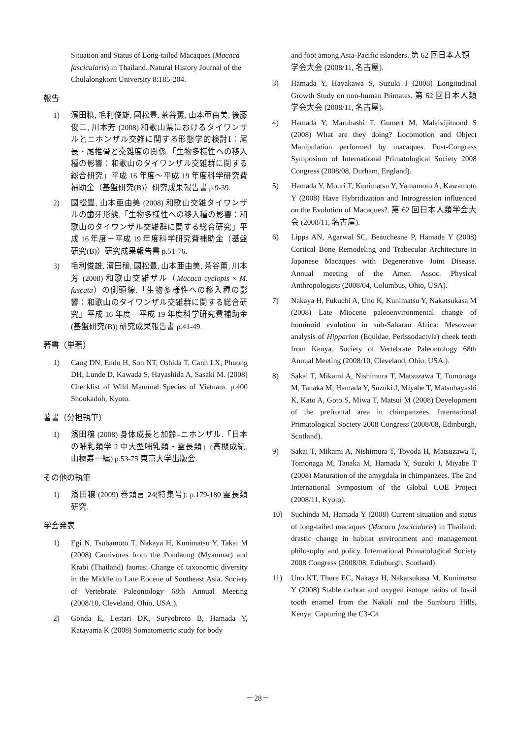Situation and Status of Long-tailed Macaques (Macaca fascicularis) in Thailand. Natural History Journal of the Chulalongkorn University 8:185-204.
報告
1) 濱田穣, 毛利俊雄, 國松豊, 茶谷薫, 山本亜由美, 後藤俊二, 川本芳 (2008) 和歌山県におけるタイワンザルとニホンザル交雑に関する形態学的検討Ⅰ：尾長・尾椎骨と交雑度の関係.「生物多様性への移入種の影響：和歌山のタイワンザル交雑群に関する総合研究」平成 16 年度～平成 19 年度科学研究費補助金（基盤研究(B)）研究成果報告書 p.9-39.
2) 國松豊, 山本亜由美 (2008) 和歌山交雑タイワンザルの歯牙形態.「生物多様性への移入種の影響：和歌山のタイワンザル交雑群に関する総合研究」平成 16 年度－平成 19 年度科学研究費補助金（基盤研究(B)）研究成果報告書 p.51-76.
3) 毛利俊雄, 濱田穣, 國松豊, 山本亜由美, 茶谷薫, 川本芳 (2008) 和歌山交雑ザル（Macaca cyclopis × M. fuscata）の側頭線.「生物多様性への移入種の影響：和歌山のタイワンザル交雑群に関する総合研究」平成 16 年度－平成 19 年度科学研究費補助金 (基盤研究(B)) 研究成果報告書 p.41-49.
著書（単著）
1) Cang DN, Endo H, Son NT, Oshida T, Canh LX, Phuong DH, Lunde D, Kawada S, Hayashida A, Sasaki M. (2008) Checklist of Wild Mammal Species of Vietnam. p.400 Shoukadoh, Kyoto.
著書（分担執筆）
1) 濱田穣 (2008) 身体成長と加齢–ニホンザル.「日本の哺乳類学 2 中大型哺乳類・霊長類」(高槻成紀, 山極寿一編) p.53-75 東京大学出版会.
その他の執筆
1) 濱田穣 (2009) 巻頭言 24(特集号): p.179-180 霊長類研究.
学会発表
1) Egi N, Tsubamoto T, Nakaya H, Kunimatsu Y, Takai M (2008) Carnivores from the Pondaung (Myanmar) and Krabi (Thailand) faunas: Change of taxonomic diversity in the Middle to Late Eocene of Southeast Asia. Society of Vertebrate Paleontology 68th Annual Meeting (2008/10, Cleveland, Ohio, USA.).
2) Gonda E, Lestari DK, Suryobroto B, Hamada Y, Katayama K (2008) Somatometric study for body
and foot among Asia-Pacific islanders. 第 62 回日本人類学会大会 (2008/11, 名古屋).
3) Hamada Y, Hayakawa S, Suzuki J (2008) Longitudinal Growth Study on non-human Primates. 第 62 回日本人類学会大会 (2008/11, 名古屋).
4) Hamada Y, Maruhashi T, Gumert M, Malaivijitnond S (2008) What are they doing? Locomotion and Object Manipulation performed by macaques. Post-Congress Symposium of International Primatological Society 2008 Congress (2008/08, Durham, England).
5) Hamada Y, Mouri T, Kunimatsu Y, Yamamoto A, Kawamoto Y (2008) Have Hybridization and Introgression influenced on the Evolution of Macaques?. 第 62 回日本人類学会大会 (2008/11, 名古屋).
6) Lipps AN, Agarwal SC, Beauchesne P, Hamada Y (2008) Cortical Bone Remodeling and Trabecular Architecture in Japanese Macaques with Degenerative Joint Disease. Annual meeting of the Amer. Assoc. Physical Anthropologists (2008/04, Columbus, Ohio, USA).
7) Nakaya H, Fukuchi A, Uno K, Kunimatsu Y, Nakatsukasa M (2008) Late Miocene paleoenvironmental change of hominoid evolution in sub-Saharan Africa: Mesowear analysis of Hipparion (Equidae, Perissodactyla) cheek teeth from Kenya. Society of Vertebrate Paleontology 68th Annual Meeting (2008/10, Cleveland, Ohio, USA.).
8) Sakai T, Mikami A, Nishimura T, Matsuzawa T, Tomonaga M, Tanaka M, Hamada Y, Suzuki J, Miyabe T, Matsubayashi K, Kato A, Goto S, Miwa T, Matsui M (2008) Development of the prefrontal area in chimpanzees. International Primatological Society 2008 Congress (2008/08, Edinburgh, Scotland).
9) Sakai T, Mikami A, Nishimura T, Toyoda H, Matsuzawa T, Tomonaga M, Tanaka M, Hamada Y, Suzuki J, Miyabe T (2008) Maturation of the amygdala in chimpanzees. The 2nd International Symposium of the Global COE Project (2008/11, Kyoto).
10) Suchinda M, Hamada Y (2008) Current situation and status of long-tailed macaques (Macaca fascicularis) in Thailand: drastic change in habitat environment and management philosophy and policy. International Primatological Society 2008 Congress (2008/08, Edinburgh, Scotland).
11) Uno KT, Thure EC, Nakaya H, Nakatsukasa M, Kunimatsu Y (2008) Stable carbon and oxygen isotope ratios of fossil tooth enamel from the Nakali and the Samburu Hills, Kenya: Capturing the C3-C4
－28－